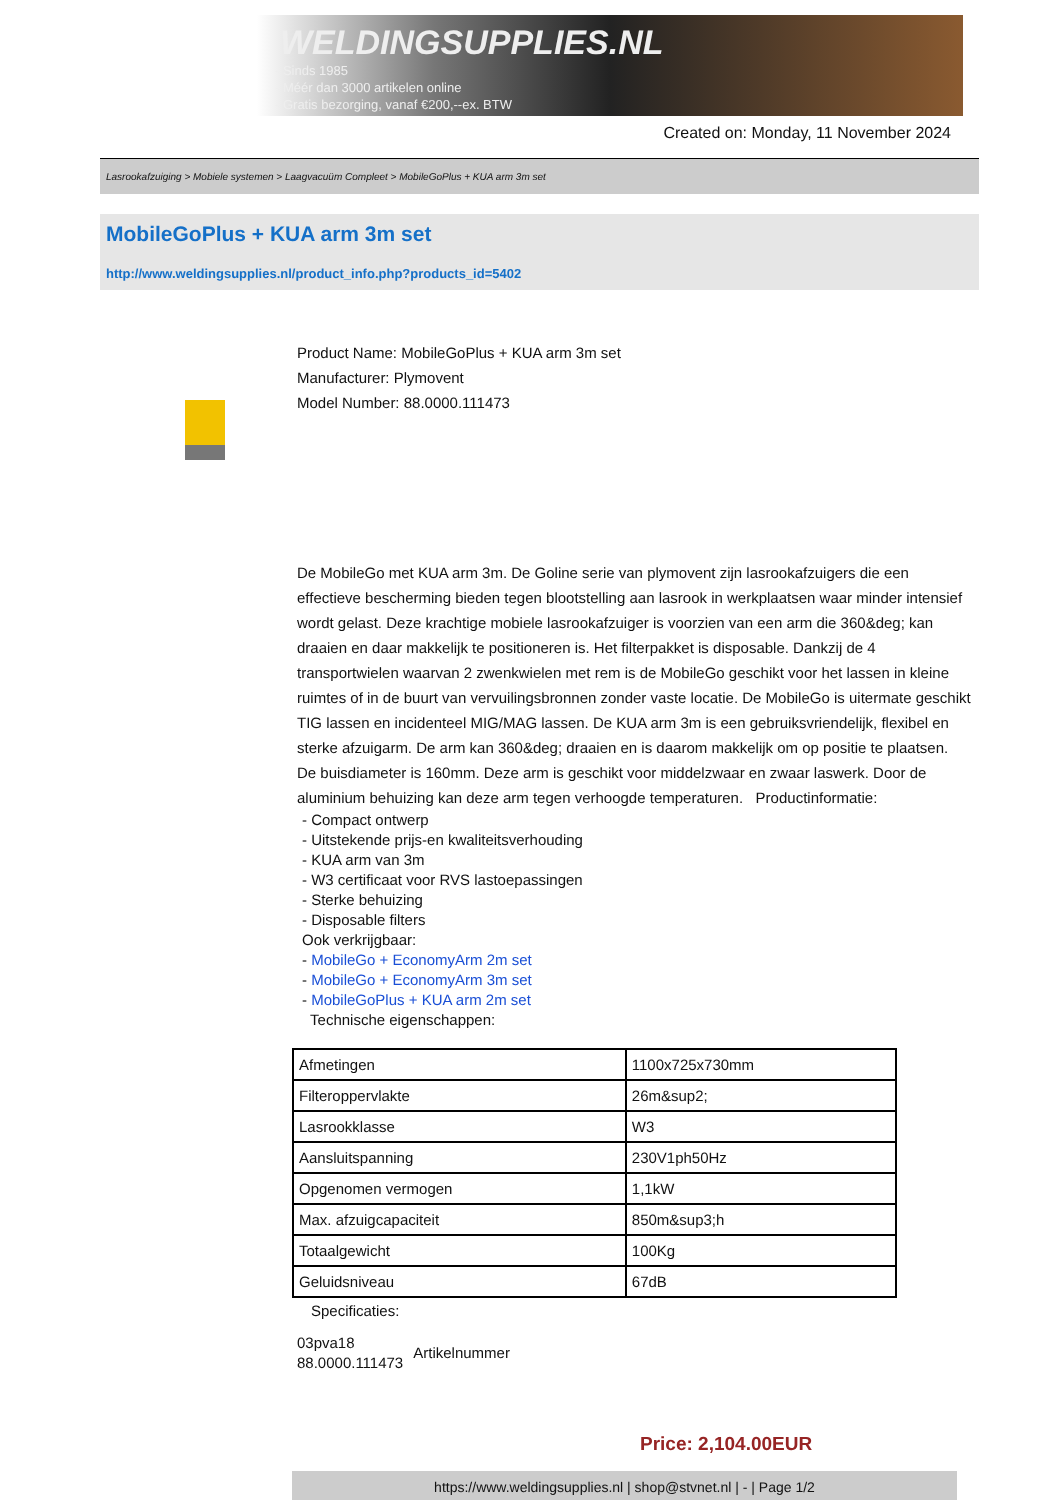WELDINGSUPPLIES.NL
- Sinds 1985
- Méér dan 3000 artikelen online
- Gratis bezorging, vanaf €200,--ex. BTW
Created on: Monday, 11 November 2024
Lasrookafzuiging > Mobiele systemen > Laagvacuüm Compleet > MobileGoPlus + KUA arm 3m set
MobileGoPlus + KUA arm 3m set
http://www.weldingsupplies.nl/product_info.php?products_id=5402
Product Name: MobileGoPlus + KUA arm 3m set
Manufacturer: Plymovent
Model Number: 88.0000.111473
De MobileGo met KUA arm 3m. De Goline serie van plymovent zijn lasrookafzuigers die een effectieve bescherming bieden tegen blootstelling aan lasrook in werkplaatsen waar minder intensief wordt gelast. Deze krachtige mobiele lasrookafzuiger is voorzien van een arm die 360&deg; kan draaien en daar makkelijk te positioneren is. Het filterpakket is disposable. Dankzij de 4 transportwielen waarvan 2 zwenkwielen met rem is de MobileGo geschikt voor het lassen in kleine ruimtes of in de buurt van vervuilingsbronnen zonder vaste locatie. De MobileGo is uitermate geschikt TIG lassen en incidenteel MIG/MAG lassen. De KUA arm 3m is een gebruiksvriendelijk, flexibel en sterke afzuigarm. De arm kan 360&deg; draaien en is daarom makkelijk om op positie te plaatsen. De buisdiameter is 160mm. Deze arm is geschikt voor middelzwaar en zwaar laswerk. Door de aluminium behuizing kan deze arm tegen verhoogde temperaturen. Productinformatie:
- Compact ontwerp
- Uitstekende prijs-en kwaliteitsverhouding
- KUA arm van 3m
- W3 certificaat voor RVS lastoepassingen
- Sterke behuizing
- Disposable filters
Ook verkrijgbaar:
- MobileGo + EconomyArm 2m set
- MobileGo + EconomyArm 3m set
- MobileGoPlus + KUA arm 2m set
Technische eigenschappen:
| Afmetingen | 1100x725x730mm |
| Filteroppervlakte | 26m&sup2; |
| Lasrookklasse | W3 |
| Aansluitspanning | 230V1ph50Hz |
| Opgenomen vermogen | 1,1kW |
| Max. afzuigcapaciteit | 850m&sup3;h |
| Totaalgewicht | 100Kg |
| Geluidsniveau | 67dB |
Specificaties:
03pva18
88.0000.111473
Artikelnummer
Price: 2,104.00EUR
https://www.weldingsupplies.nl | shop@stvnet.nl | - | Page 1/2